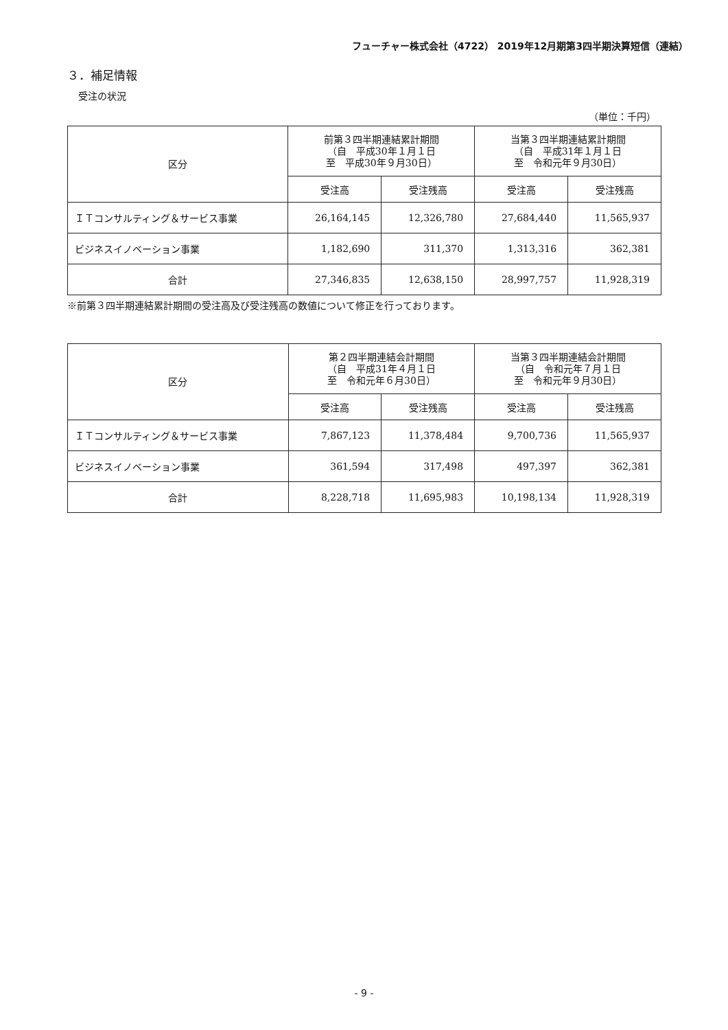フューチャー株式会社（4722） 2019年12月期第3四半期決算短信（連結）
３．補足情報
受注の状況
（単位：千円）
| 区分 | 前第３四半期連結累計期間 （自 平成30年１月１日 至 平成30年９月30日） | | 当第３四半期連結累計期間 （自 平成31年１月１日 至 令和元年９月30日） | |
| --- | --- | --- | --- | --- |
| | 受注高 | 受注残高 | 受注高 | 受注残高 |
| ＩＴコンサルティング＆サービス事業 | 26,164,145 | 12,326,780 | 27,684,440 | 11,565,937 |
| ビジネスイノベーション事業 | 1,182,690 | 311,370 | 1,313,316 | 362,381 |
| 合計 | 27,346,835 | 12,638,150 | 28,997,757 | 11,928,319 |
※前第３四半期連結累計期間の受注高及び受注残高の数値について修正を行っております。
| 区分 | 第２四半期連結会計期間 （自 平成31年４月１日 至 令和元年６月30日） | | 当第３四半期連結会計期間 （自 令和元年７月１日 至 令和元年９月30日） | |
| --- | --- | --- | --- | --- |
| | 受注高 | 受注残高 | 受注高 | 受注残高 |
| ＩＴコンサルティング＆サービス事業 | 7,867,123 | 11,378,484 | 9,700,736 | 11,565,937 |
| ビジネスイノベーション事業 | 361,594 | 317,498 | 497,397 | 362,381 |
| 合計 | 8,228,718 | 11,695,983 | 10,198,134 | 11,928,319 |
- 9 -